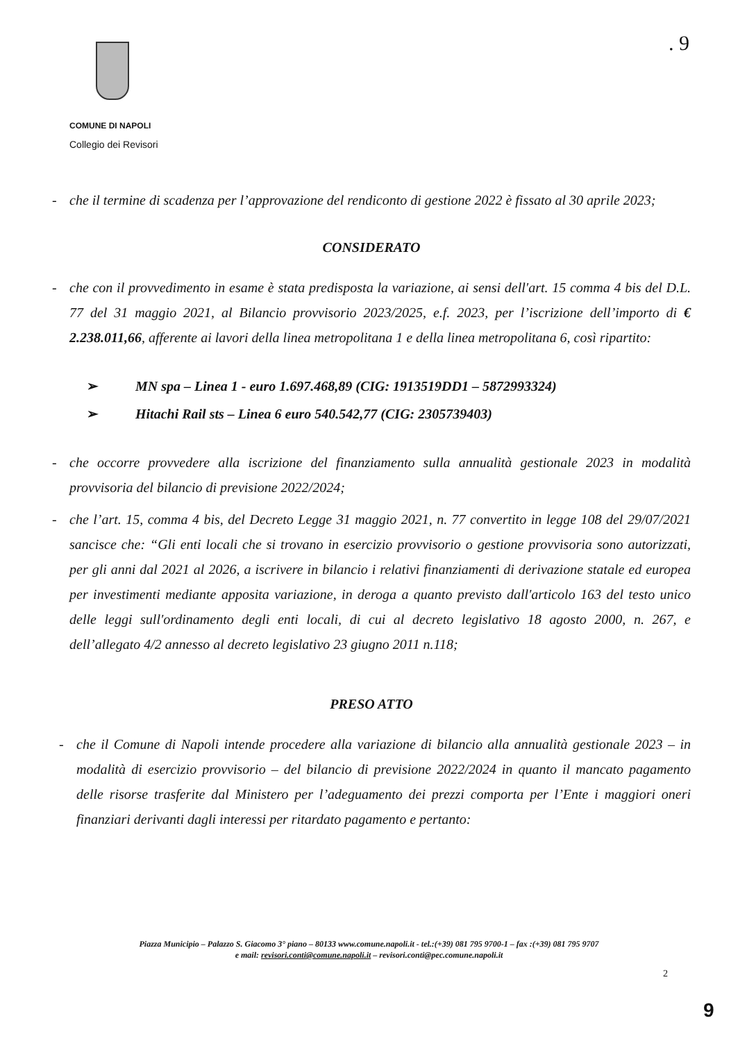COMUNE DI NAPOLI
Collegio dei Revisori
. 9
- che il termine di scadenza per l’approvazione del rendiconto di gestione 2022 è fissato al 30 aprile 2023;
CONSIDERATO
- che con il provvedimento in esame è stata predisposta la variazione, ai sensi dell'art. 15 comma 4 bis del D.L. 77 del 31 maggio 2021, al Bilancio provvisorio 2023/2025, e.f. 2023, per l’iscrizione dell’importo di € 2.238.011,66, afferente ai lavori della linea metropolitana 1 e della linea metropolitana 6, così ripartito:
➢ MN spa – Linea 1 - euro 1.697.468,89 (CIG: 1913519DD1 – 5872993324)
➢ Hitachi Rail sts – Linea 6 euro 540.542,77 (CIG: 2305739403)
- che occorre provvedere alla iscrizione del finanziamento sulla annualità gestionale 2023 in modalità provvisoria del bilancio di previsione 2022/2024;
- che l’art. 15, comma 4 bis, del Decreto Legge 31 maggio 2021, n. 77 convertito in legge 108 del 29/07/2021 sancisce che: “Gli enti locali che si trovano in esercizio provvisorio o gestione provvisoria sono autorizzati, per gli anni dal 2021 al 2026, a iscrivere in bilancio i relativi finanziamenti di derivazione statale ed europea per investimenti mediante apposita variazione, in deroga a quanto previsto dall'articolo 163 del testo unico delle leggi sull'ordinamento degli enti locali, di cui al decreto legislativo 18 agosto 2000, n. 267, e dell’allegato 4/2 annesso al decreto legislativo 23 giugno 2011 n.118;
PRESO ATTO
- che il Comune di Napoli intende procedere alla variazione di bilancio alla annualità gestionale 2023 – in modalità di esercizio provvisorio – del bilancio di previsione 2022/2024 in quanto il mancato pagamento delle risorse trasferite dal Ministero per l’adeguamento dei prezzi comporta per l’Ente i maggiori oneri finanziari derivanti dagli interessi per ritardato pagamento e pertanto:
Piazza Municipio – Palazzo S. Giacomo 3° piano – 80133 www.comune.napoli.it - tel.:(+39) 081 795 9700-1 – fax :(+39) 081 795 9707
e mail: revisori.conti@comune.napoli.it – revisori.conti@pec.comune.napoli.it
2
9